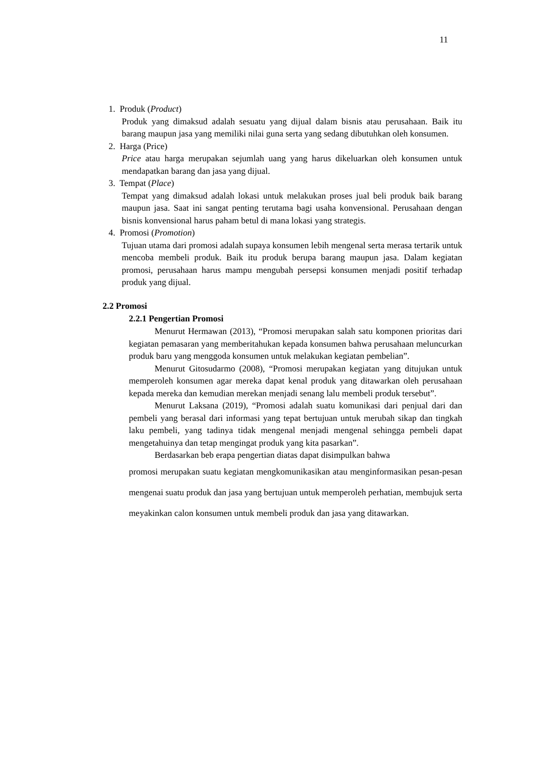11
1. Produk (Product)
Produk yang dimaksud adalah sesuatu yang dijual dalam bisnis atau perusahaan. Baik itu barang maupun jasa yang memiliki nilai guna serta yang sedang dibutuhkan oleh konsumen.
2. Harga (Price)
Price atau harga merupakan sejumlah uang yang harus dikeluarkan oleh konsumen untuk mendapatkan barang dan jasa yang dijual.
3. Tempat (Place)
Tempat yang dimaksud adalah lokasi untuk melakukan proses jual beli produk baik barang maupun jasa. Saat ini sangat penting terutama bagi usaha konvensional. Perusahaan dengan bisnis konvensional harus paham betul di mana lokasi yang strategis.
4. Promosi (Promotion)
Tujuan utama dari promosi adalah supaya konsumen lebih mengenal serta merasa tertarik untuk mencoba membeli produk. Baik itu produk berupa barang maupun jasa. Dalam kegiatan promosi, perusahaan harus mampu mengubah persepsi konsumen menjadi positif terhadap produk yang dijual.
2.2 Promosi
2.2.1 Pengertian Promosi
Menurut Hermawan (2013), “Promosi merupakan salah satu komponen prioritas dari kegiatan pemasaran yang memberitahukan kepada konsumen bahwa perusahaan meluncurkan produk baru yang menggoda konsumen untuk melakukan kegiatan pembelian”.
Menurut Gitosudarmo (2008), “Promosi merupakan kegiatan yang ditujukan untuk memperoleh konsumen agar mereka dapat kenal produk yang ditawarkan oleh perusahaan kepada mereka dan kemudian merekan menjadi senang lalu membeli produk tersebut”.
Menurut Laksana (2019), “Promosi adalah suatu komunikasi dari penjual dari dan pembeli yang berasal dari informasi yang tepat bertujuan untuk merubah sikap dan tingkah laku pembeli, yang tadinya tidak mengenal menjadi mengenal sehingga pembeli dapat mengetahuinya dan tetap mengingat produk yang kita pasarkan”.
Berdasarkan beb erapa pengertian diatas dapat disimpulkan bahwa
promosi merupakan suatu kegiatan mengkomunikasikan atau menginformasikan pesan-pesan mengenai suatu produk dan jasa yang bertujuan untuk memperoleh perhatian, membujuk serta meyakinkan calon konsumen untuk membeli produk dan jasa yang ditawarkan.